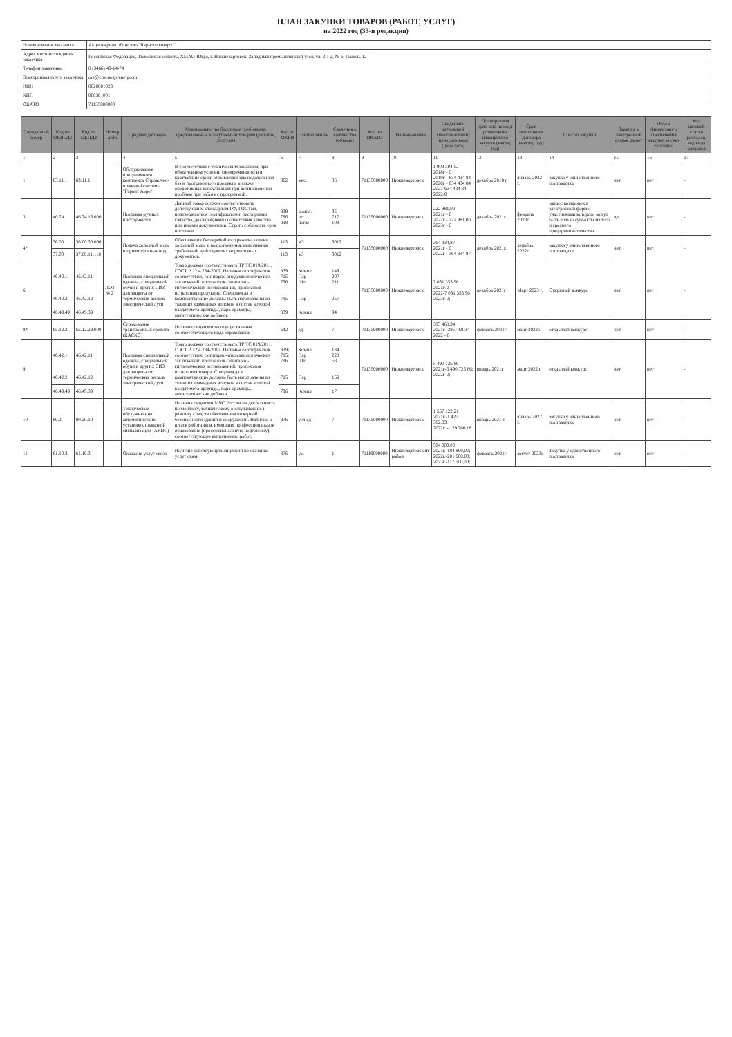ПЛАН ЗАКУПКИ ТОВАРОВ (РАБОТ, УСЛУГ)
на 2022 год (33-я редакция)
| Наименование заказчика | Акционерное общество "Черногорэнерго" |
| Адрес местонахождения заказчика | Российская Федерация, Тюменская область, ХМАО-Югра, г. Нижневартовск, Западный промышленный узел, ул. 2П-2, № 6, Панель 12 |
| Телефон заказчика | 8 (3466) 49-14-74 |
| Электронная почта заказчика | ore@chernogorenergo.ru |
| ИНН | 8620001023 |
| КПП | 860301001 |
| ОКАТО | 71135000000 |
| Порядковый номер | Код по ОКВЭД2 | Код по ОКПД2 | Номер лота | Предмет договора | Минимально необходимые требования, предъявляемые к закупаемым товарам (работам, услугам) | Код по ОКЕИ | Наименование | Сведения о количестве (объеме) | Код по ОКАТО | Наименование | Сведения о начальной (максимальной) цене договора (цене лота) | Планируемая дата или период размещения извещения о закупке (месяц, год) | Срок исполнения договора (месяц, год) | Способ закупки | Закупка в электронной форме да/нет | Объем финансового обеспечения закупки за счет субсидии | Код целевой статьи расходов, код вида расходов |
| --- | --- | --- | --- | --- | --- | --- | --- | --- | --- | --- | --- | --- | --- | --- | --- | --- | --- |
| 1 | 2 | 3 | | 4 | 5 | 6 | 7 | 8 | 9 | 10 | 11 | 12 | 13 | 14 | 15 | 16 | 17 |
| 1 | 63.11.1 | 63.11.1 | | Обслуживание программного комплекса Справочно-правовой системы "Гарант Аэро" | В соответствии с техническим заданием, при обязательном условии своевременного и в кратчайшие сроки обновления законодательных баз и программного продукта, а также оперативных консультаций при возникновении проблем при работе с программой. | 362 | мес. | 36 | 71135000000 | Нижневартовск | 1 903 304,52 2018г - 0 2019г - 634 434 84 2020г - 634 434 84 2021-634 434 84 2022-0 | декабрь 2018 г. | январь 2022 г. | закупка у единственного поставщика | нет | нет | - |
| 3 | 46.74 | 46.74.13.000 | | Поставка ручных инструментов | Данный товар должен соответствовать действующим стандартам РФ, ГОСТам, подтверждаться сертификатами, паспортами качества, декларациями соответствия качества или иными документами. Строго соблюдать срок поставки. | 839 796 018 | компл. шт. пог.м | 35 717 109 | 71135000000 | Нижневартовск | 222 981,00 2021г - 0 2022г - 222 981,00 2023г - 0 | декабрь 2021г | февраль 2023г. | запрос котировок в электронной форме, участниками которого могут быть только субъекты малого и среднего предпринимательства | да | нет | - |
| 4* | 36.00 | 36.00.30.000 | | Подача холодной воды и приём сточных вод | Обеспечение бесперебойного режима подачи холодной воды и водоотведения, выполнение требований действующих нормативных документов. | 113 | м3 | 3012 | 71135000000 | Нижневартовск | 364 334,87 2021г - 0 2022г - 364 334 87 | декабрь 2021г. | декабрь 2022г. | закупка у единственного поставщика | нет | нет | - |
| | 37.00 | 37.00.11.110 | | | | 113 | м3 | 3012 | | | | | | | | | |
| 6 | 46.42.1 | 46.42.11 | ЛОТ № 2 | Поставка специальной одежды, специальной обуви и других СИЗ для защиты от термических рисков электрической дуги | Товар должен соответствовать ТР ТС 019/2011, ГОСТ Р 12.4.234-2012. Наличие сертификатов соответствия, санитарно-эпидемиологических заключений, протоколов санитарно-гигиенических исследований, протоколов испытания продукции. Спецодежда и комплектующие должны быть изготовлены из ткани из арамидных волокон в состав которой входят мета-арамиды, пара-арамиды, антистатические добавки. | 839 715 796 | Компл. Пар Шт. | 149 207 211 | 71135000000 | Нижневартовск | 7 031 353,96 2021г-0 2022-7 031 353,96 2023г-0; | декабрь 2021г | Март 2023 г. | Открытый конкурс | нет | нет | - |
| | 46.42.2 | 46.42.12 | | | | 715 | Пар | 257 | | | | | | | | | |
| | 46.49.49 | 46.49.39 | | | | 839 | Компл. | 94 | | | | | | | | | |
| 8* | 65.12.2 | 65.12.29.000 | | Страхование транспортных средств (КАСКО) | Наличие лицензии на осуществление соответствующего вида страхования | 642 | ед. | 7 | 71135000000 | Нижневартовск | 385 468,34 2021г -385 468 34 2022 - 0 | февраль 2021г | март 2022г. | открытый конкурс | нет | нет | - |
| 9 | 46.42.1 | 46.42.11 | | Поставка специальной одежды, специальной обуви и других СИЗ для защиты от термических рисков электрической дуги | Товар должен соответствовать ТР ТС 019/2011, ГОСТ Р 12.4.234-2012. Наличие сертификатов соответствия, санитарно-эпидемиологических заключений, протоколов санитарно-гигиенических исследований, протоколов испытания товара. Спецодежда и комплектующие должны быть изготовлены из ткани из арамидных волокон в состав которой входят мета-арамиды, пара-арамиды, антистатические добавки. | 839; 715; 796. | Компл Пар Шт | 134 228 58 | 71135000000 | Нижневартовск | 5 490 725,86 2021г-5 490 725 86; 2022г-0; | январь 2021г | март 2022 г. | открытый конкурс | нет | нет | - |
| | 46.42.2 | 46.42.12 | | | | 715 | Пар | 159 | | | | | | | | | |
| | 46.49.49 | 46.49.39 | | | | 796 | Компл | 17 | | | | | | | | | |
| 10 | 80.2 | 80.20.10 | | Техническое обслуживание автоматических установок пожарной сигнализации (АУПС) | Наличие лицензии МЧС России на деятельность по монтажу, техническому обслуживанию и ремонту средств обеспечения пожарной безопасности зданий и сооружений. Наличие в штате работников, имеющих профессиональное образование (профессиональную подготовку), соответствующее выполнению работ. | 876 | усл.ед | 7 | 71135000000 | Нижневартовск | 1 557 122,21 2021г.-1 427 362,03; 2022г. - 129 760,18 | январь 2021 г. | январь 2022 г. | закупка у единственного поставщика | нет | нет | - |
| 11 | 61.10.3 | 61.10.3 | | Оказание услуг связи | Наличие действующих лицензий на оказание услуг связи | 876 | у.е. | 1 | 71119000000 | Нижневартовский район | 504 000,00 2021г.-184 800,00; 2022г.-201 600,00; 2023г.-117 600,00; | февраль 2021г | август 2023г. | Закупка у единственного поставщика | нет | нет | - |